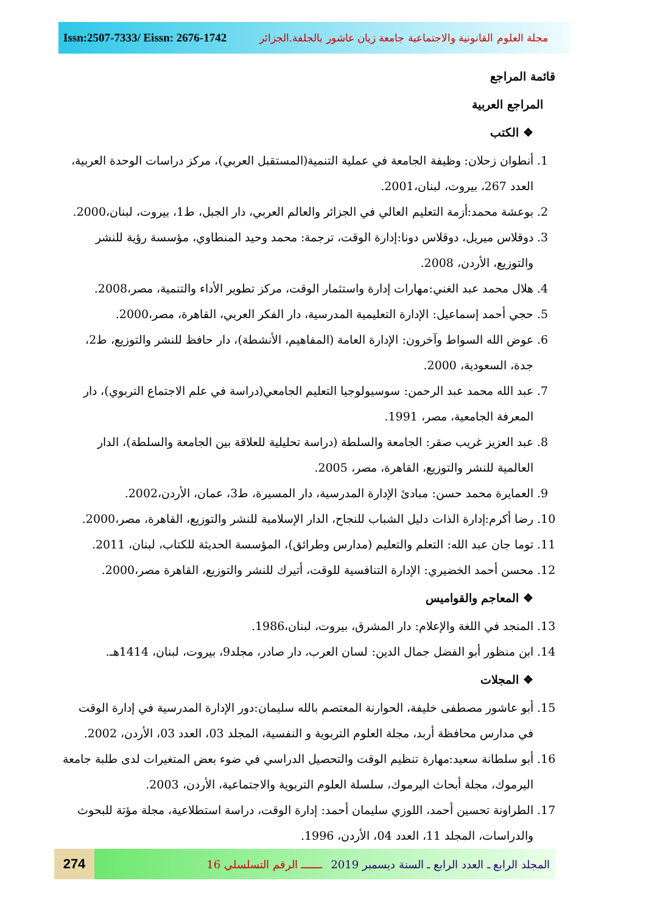Issn:2507-7333/ Eissn: 2676-1742
مجلة العلوم القانونية والاجتماعية جامعة زيان عاشور بالجلفة.الجزائر
قائمة المراجع
المراجع العربية
❖ الكتب
1. أنطوان زحلان: وظيفة الجامعة في عملية التنمية(المستقبل العربي)، مركز دراسات الوحدة العربية، العدد 267، بيروت، لبنان،2001.
2. بوعشة محمد:أزمة التعليم العالي في الجزائر والعالم العربي، دار الجبل، ط1، بيروت، لبنان،2000.
3. دوقلاس ميريل، دوقلاس دونا:إدارة الوقت، ترجمة: محمد وحيد المنطاوي، مؤسسة رؤية للنشر والتوزيع، الأردن، 2008.
4. هلال محمد عبد الغني:مهارات إدارة واستثمار الوقت، مركز تطوير الأداء والتنمية، مصر،2008.
5. حجي أحمد إسماعيل: الإدارة التعليمية المدرسية، دار الفكر العربي، القاهرة، مصر،2000.
6. عوض الله السواط وآخرون: الإدارة العامة (المفاهيم، الأنشطة)، دار حافظ للنشر والتوزيع، ط2، جدة، السعودية، 2000.
7. عبد الله محمد عبد الرحمن: سوسيولوجيا التعليم الجامعي(دراسة في علم الاجتماع التربوي)، دار المعرفة الجامعية، مصر، 1991.
8. عبد العزيز غريب صقر: الجامعة والسلطة (دراسة تحليلية للعلاقة بين الجامعة والسلطة)، الدار العالمية للنشر والتوزيع، القاهرة، مصر، 2005.
9. العمايرة محمد حسن: مبادئ الإدارة المدرسية، دار المسيرة، ط3، عمان، الأردن،2002.
10. رضا أكرم:إدارة الذات دليل الشباب للنجاح، الدار الإسلامية للنشر والتوزيع، القاهرة، مصر،2000.
11. توما جان عبد الله: التعلم والتعليم (مدارس وطرائق)، المؤسسة الحديثة للكتاب، لبنان، 2011.
12. محسن أحمد الخضيري: الإدارة التنافسية للوقت، أتيرك للنشر والتوزيع، القاهرة مصر،2000.
❖ المعاجم والقواميس
13. المنجد في اللغة والإعلام: دار المشرق، بيروت، لبنان،1986.
14. ابن منظور أبو الفضل جمال الدين: لسان العرب، دار صادر، مجلد9، بيروت، لبنان، 1414هـ.
❖ المجلات
15. أبو عاشور مصطفى خليفة، الحوارنة المعتصم بالله سليمان:دور الإدارة المدرسية في إدارة الوقت في مدارس محافظة أربد، مجلة العلوم التربوية و النفسية، المجلد 03، العدد 03، الأردن، 2002.
16. أبو سلطانة سعيد:مهارة تنظيم الوقت والتحصيل الدراسي في ضوء بعض المتغيرات لدى طلبة جامعة اليرموك، مجلة أبحاث اليرموك، سلسلة العلوم التربوية والاجتماعية، الأردن، 2003.
17. الطراونة تحسين أحمد، اللوزي سليمان أحمد: إدارة الوقت، دراسة استطلاعية، مجلة مؤتة للبحوث والدراسات، المجلد 11، العدد 04، الأردن، 1996.
274
المجلد الرابع ـ العدد الرابع ـ السنة ديسمبر 2019 ـــــــ الرقم التسلسلي 16